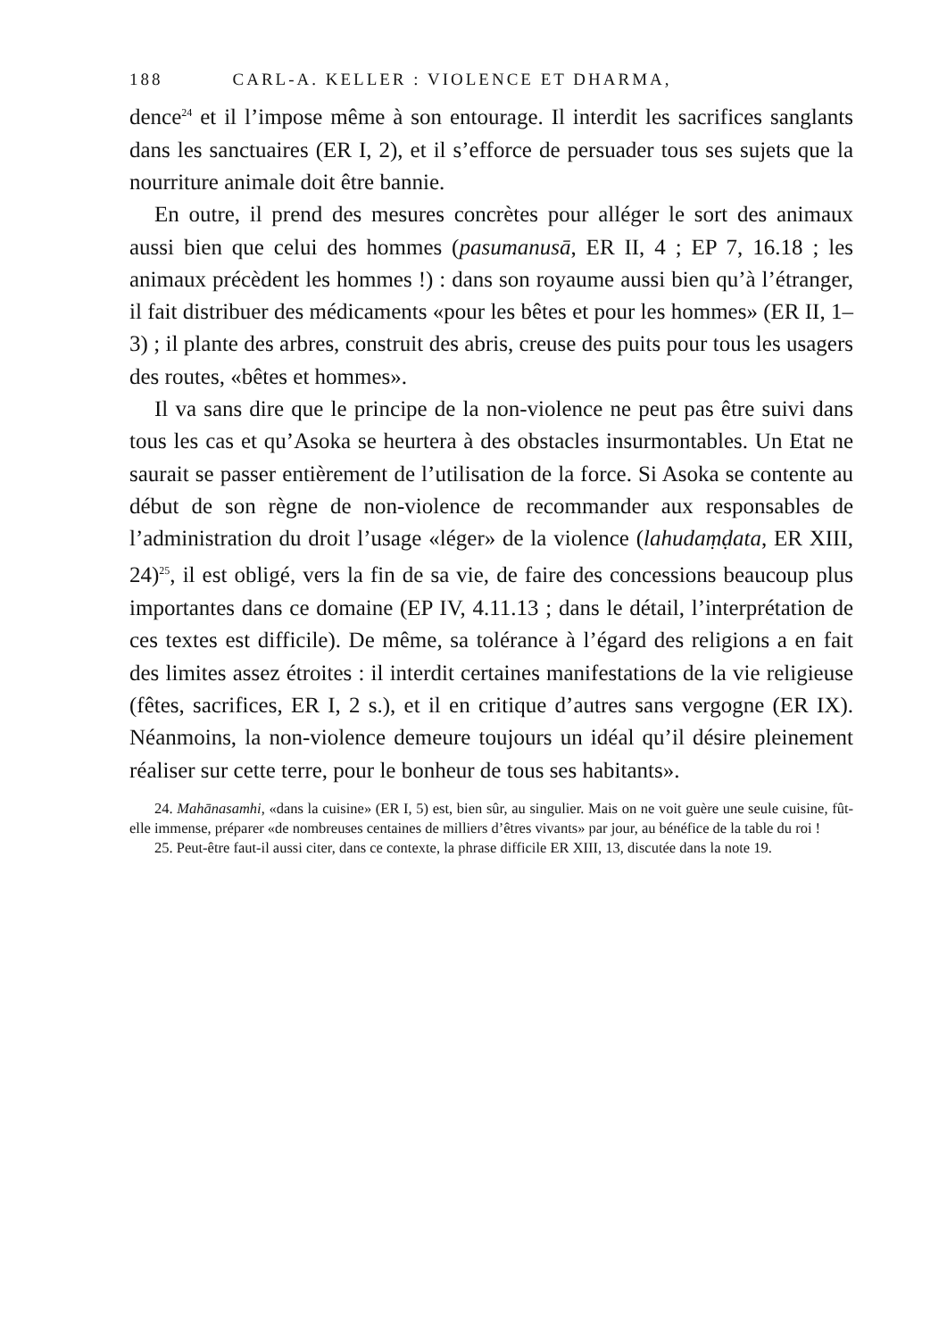188 CARL-A. KELLER : VIOLENCE ET DHARMA,
dence<sup>24</sup> et il l’impose même à son entourage. Il interdit les sacrifices sanglants dans les sanctuaires (ER I, 2), et il s’efforce de persuader tous ses sujets que la nourriture animale doit être bannie.
En outre, il prend des mesures concrètes pour alléger le sort des animaux aussi bien que celui des hommes (pasumanusā, ER II, 4 ; EP 7, 16.18 ; les animaux précèdent les hommes !) : dans son royaume aussi bien qu’à l’étranger, il fait distribuer des médicaments «pour les bêtes et pour les hommes» (ER II, 1–3) ; il plante des arbres, construit des abris, creuse des puits pour tous les usagers des routes, «bêtes et hommes».
Il va sans dire que le principe de la non-violence ne peut pas être suivi dans tous les cas et qu’Asoka se heurtera à des obstacles insurmontables. Un Etat ne saurait se passer entièrement de l’utilisation de la force. Si Asoka se contente au début de son règne de non-violence de recommander aux responsables de l’administration du droit l’usage «léger» de la violence (lahudaṃḍata, ER XIII, 24)<sup>25</sup>, il est obligé, vers la fin de sa vie, de faire des concessions beaucoup plus importantes dans ce domaine (EP IV, 4.11.13 ; dans le détail, l’interprétation de ces textes est difficile). De même, sa tolérance à l’égard des religions a en fait des limites assez étroites : il interdit certaines manifestations de la vie religieuse (fêtes, sacrifices, ER I, 2 s.), et il en critique d’autres sans vergogne (ER IX). Néanmoins, la non-violence demeure toujours un idéal qu’il désire pleinement réaliser sur cette terre, pour le bonheur de tous ses habitants».
24. Mahānasamhi, «dans la cuisine» (ER I, 5) est, bien sûr, au singulier. Mais on ne voit guère une seule cuisine, fût-elle immense, préparer «de nombreuses centaines de milliers d’êtres vivants» par jour, au bénéfice de la table du roi !
25. Peut-être faut-il aussi citer, dans ce contexte, la phrase difficile ER XIII, 13, discutée dans la note 19.